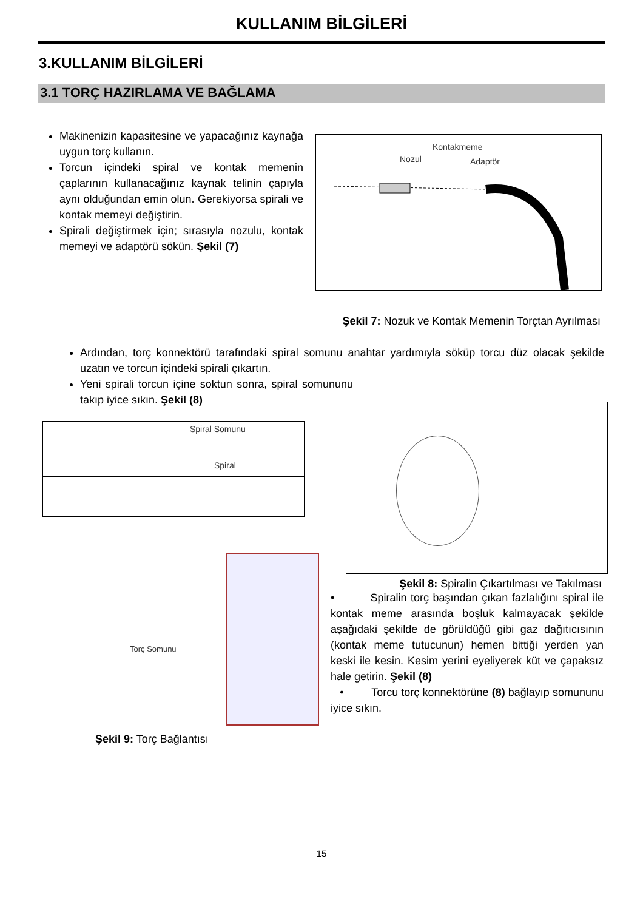KULLANIM BİLGİLERİ
3.KULLANIM BİLGİLERİ
3.1 TORÇ HAZIRLAMA VE BAĞLAMA
Makinenizin kapasitesine ve yapacağınız kaynağa uygun torç kullanın.
Torcun içindeki spiral ve kontak memenin çaplarının kullanacağınız kaynak telinin çapıyla aynı olduğundan emin olun. Gerekiyorsa spirali ve kontak memeyi değiştirin.
Spirali değiştirmek için; sırasıyla nozulu, kontak memeyi ve adaptörü sökün. Şekil (7)
Nozul
Kontakmeme
Adaptör
Şekil 7: Nozuk ve Kontak Memenin Torçtan Ayrılması
Ardından, torç konnektörü tarafındaki spiral somunu anahtar yardımıyla söküp torcu düz olacak şekilde uzatın ve torcun içindeki spirali çıkartın.
Yeni spirali torcun içine soktun sonra, spiral somununu takıp iyice sıkın. Şekil (8)
Spiral Somunu
Spiral
Torç Somunu
Şekil 8: Spiralin Çıkartılması ve Takılması
• Spiralin torç başından çıkan fazlalığını spiral ile kontak meme arasında boşluk kalmayacak şekilde aşağıdaki şekilde de görüldüğü gibi gaz dağıtıcısının (kontak meme tutucunun) hemen bittiği yerden yan keski ile kesin. Kesim yerini eyeliyerek küt ve çapaksız hale getirin. Şekil (8)
• Torcu torç konnektörüne (8) bağlayıp somununu iyice sıkın.
Şekil 9: Torç Bağlantısı
15